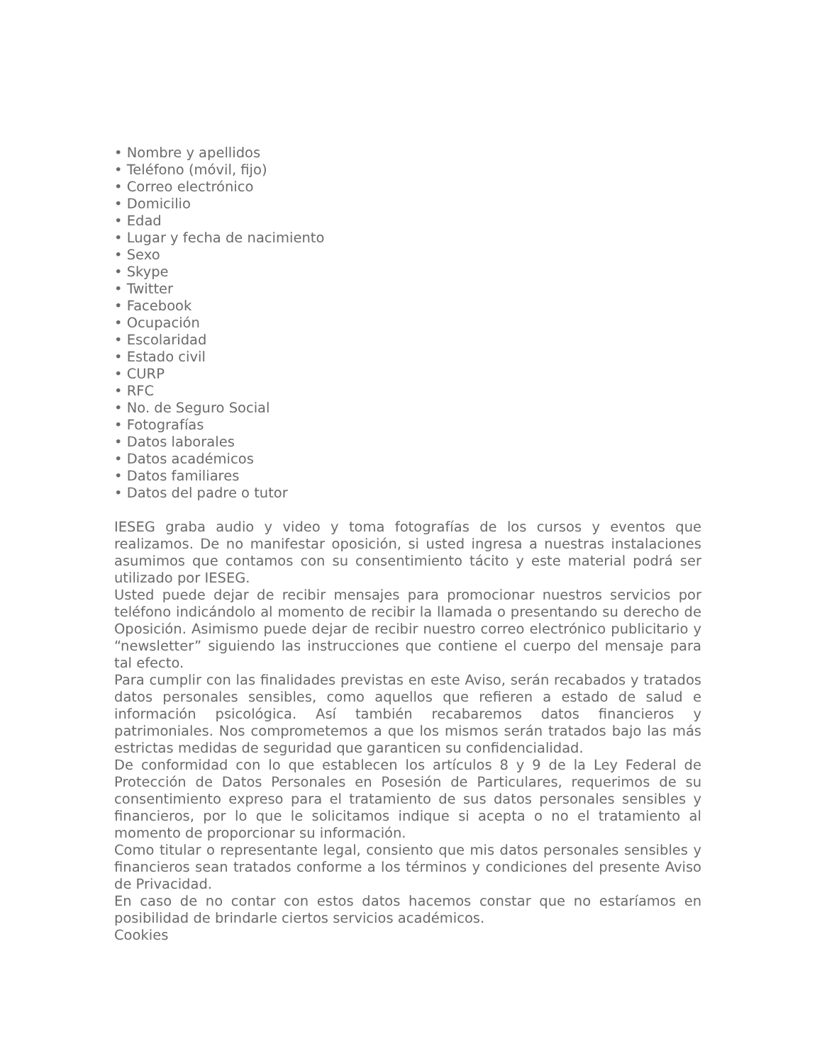• Nombre y apellidos
• Teléfono (móvil, fijo)
• Correo electrónico
• Domicilio
• Edad
• Lugar y fecha de nacimiento
• Sexo
• Skype
• Twitter
• Facebook
• Ocupación
• Escolaridad
• Estado civil
• CURP
• RFC
• No. de Seguro Social
• Fotografías
• Datos laborales
• Datos académicos
• Datos familiares
• Datos del padre o tutor
IESEG graba audio y video y toma fotografías de los cursos y eventos que realizamos. De no manifestar oposición, si usted ingresa a nuestras instalaciones asumimos que contamos con su consentimiento tácito y este material podrá ser utilizado por IESEG.
Usted puede dejar de recibir mensajes para promocionar nuestros servicios por teléfono indicándolo al momento de recibir la llamada o presentando su derecho de Oposición. Asimismo puede dejar de recibir nuestro correo electrónico publicitario y “newsletter” siguiendo las instrucciones que contiene el cuerpo del mensaje para tal efecto.
Para cumplir con las finalidades previstas en este Aviso, serán recabados y tratados datos personales sensibles, como aquellos que refieren a estado de salud e información psicológica. Así también recabaremos datos financieros y patrimoniales. Nos comprometemos a que los mismos serán tratados bajo las más estrictas medidas de seguridad que garanticen su confidencialidad.
De conformidad con lo que establecen los artículos 8 y 9 de la Ley Federal de Protección de Datos Personales en Posesión de Particulares, requerimos de su consentimiento expreso para el tratamiento de sus datos personales sensibles y financieros, por lo que le solicitamos indique si acepta o no el tratamiento al momento de proporcionar su información.
Como titular o representante legal, consiento que mis datos personales sensibles y financieros sean tratados conforme a los términos y condiciones del presente Aviso de Privacidad.
En caso de no contar con estos datos hacemos constar que no estaríamos en posibilidad de brindarle ciertos servicios académicos.
Cookies